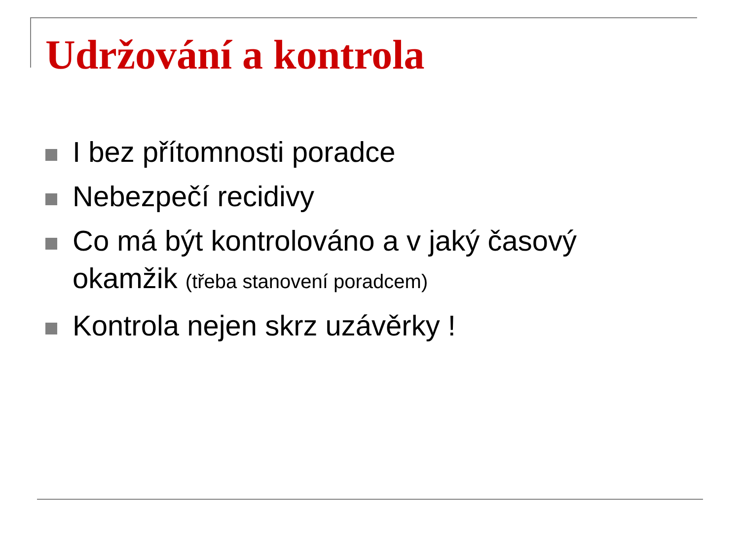Udržování a kontrola
I bez přítomnosti poradce
Nebezpečí recidivy
Co má být kontrolováno a v jaký časový okamžik (třeba stanovení poradcem)
Kontrola nejen skrz uzávěrky !